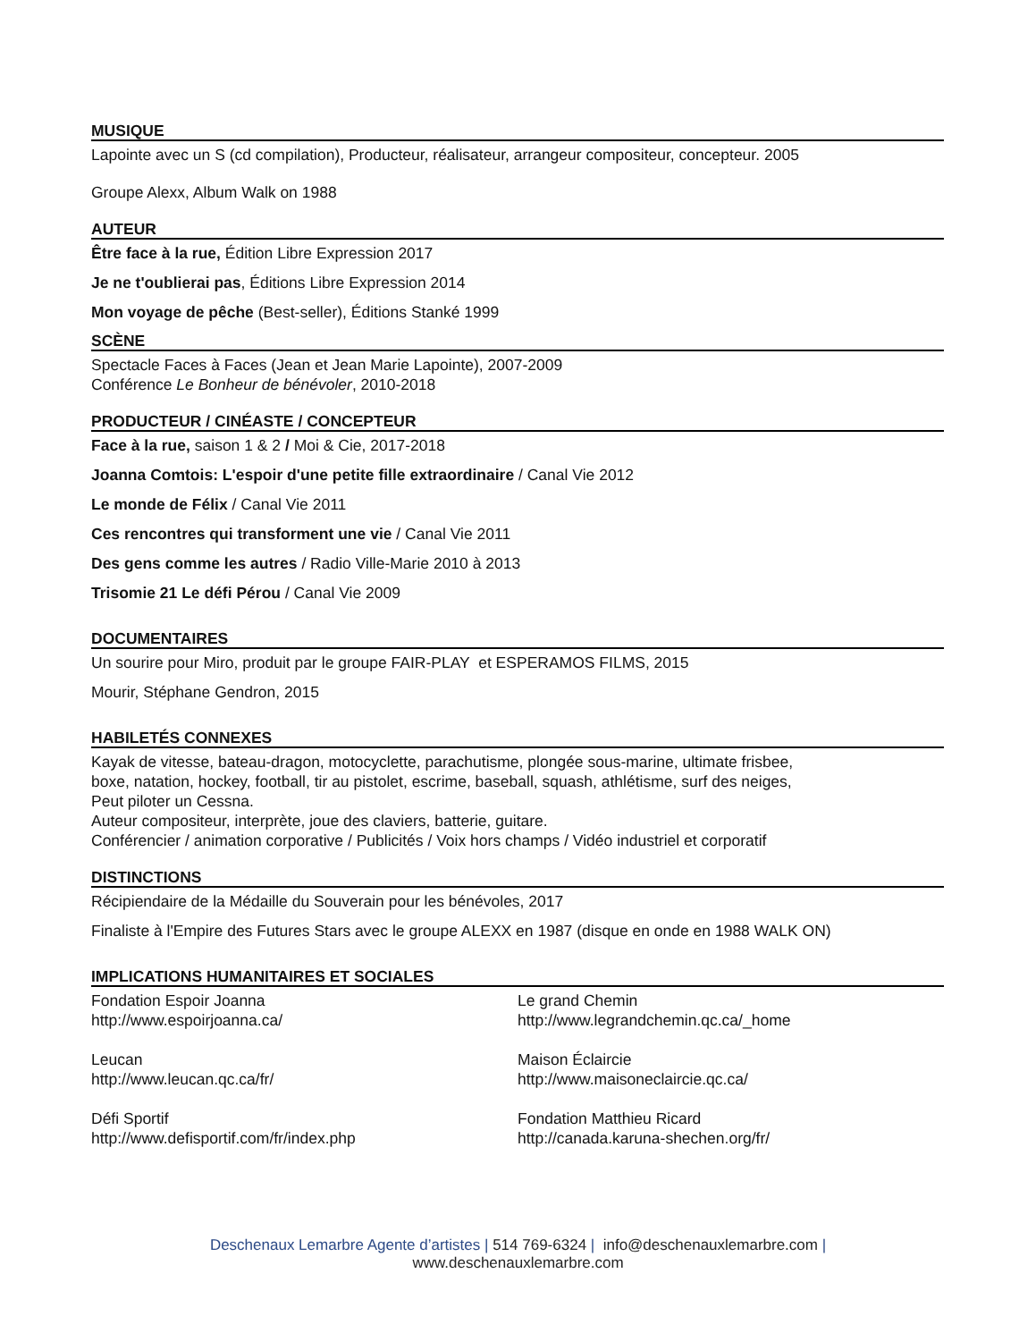MUSIQUE
Lapointe avec un S (cd compilation), Producteur, réalisateur, arrangeur compositeur, concepteur. 2005
Groupe Alexx, Album Walk on 1988
AUTEUR
Être face à la rue, Édition Libre Expression 2017
Je ne t'oublierai pas, Éditions Libre Expression 2014
Mon voyage de pêche (Best-seller), Éditions Stanké 1999
SCÈNE
Spectacle Faces à Faces (Jean et Jean Marie Lapointe), 2007-2009
Conférence Le Bonheur de bénévoler, 2010-2018
PRODUCTEUR / CINÉASTE / CONCEPTEUR
Face à la rue, saison 1 & 2 / Moi & Cie, 2017-2018
Joanna Comtois: L'espoir d'une petite fille extraordinaire / Canal Vie 2012
Le monde de Félix / Canal Vie 2011
Ces rencontres qui transforment une vie / Canal Vie 2011
Des gens comme les autres / Radio Ville-Marie 2010 à 2013
Trisomie 21 Le défi Pérou / Canal Vie 2009
DOCUMENTAIRES
Un sourire pour Miro, produit par le groupe FAIR-PLAY et ESPERAMOS FILMS, 2015
Mourir, Stéphane Gendron, 2015
HABILETÉS CONNEXES
Kayak de vitesse, bateau-dragon, motocyclette, parachutisme, plongée sous-marine, ultimate frisbee,
boxe, natation, hockey, football, tir au pistolet, escrime, baseball, squash, athlétisme, surf des neiges,
Peut piloter un Cessna.
Auteur compositeur, interprète, joue des claviers, batterie, guitare.
Conférencier / animation corporative / Publicités / Voix hors champs / Vidéo industriel et corporatif
DISTINCTIONS
Récipiendaire de la Médaille du Souverain pour les bénévoles, 2017
Finaliste à l'Empire des Futures Stars avec le groupe ALEXX en 1987 (disque en onde en 1988 WALK ON)
IMPLICATIONS HUMANITAIRES ET SOCIALES
Fondation Espoir Joanna
http://www.espoirjoanna.ca/
Leucan
http://www.leucan.qc.ca/fr/
Défi Sportif
http://www.defisportif.com/fr/index.php
Le grand Chemin
http://www.legrandchemin.qc.ca/_home
Maison Éclaircie
http://www.maisoneclaircie.qc.ca/
Fondation Matthieu Ricard
http://canada.karuna-shechen.org/fr/
Deschenaux Lemarbre Agente d’artistes | 514 769-6324 | info@deschenauxlemarbre.com |
www.deschenauxlemarbre.com